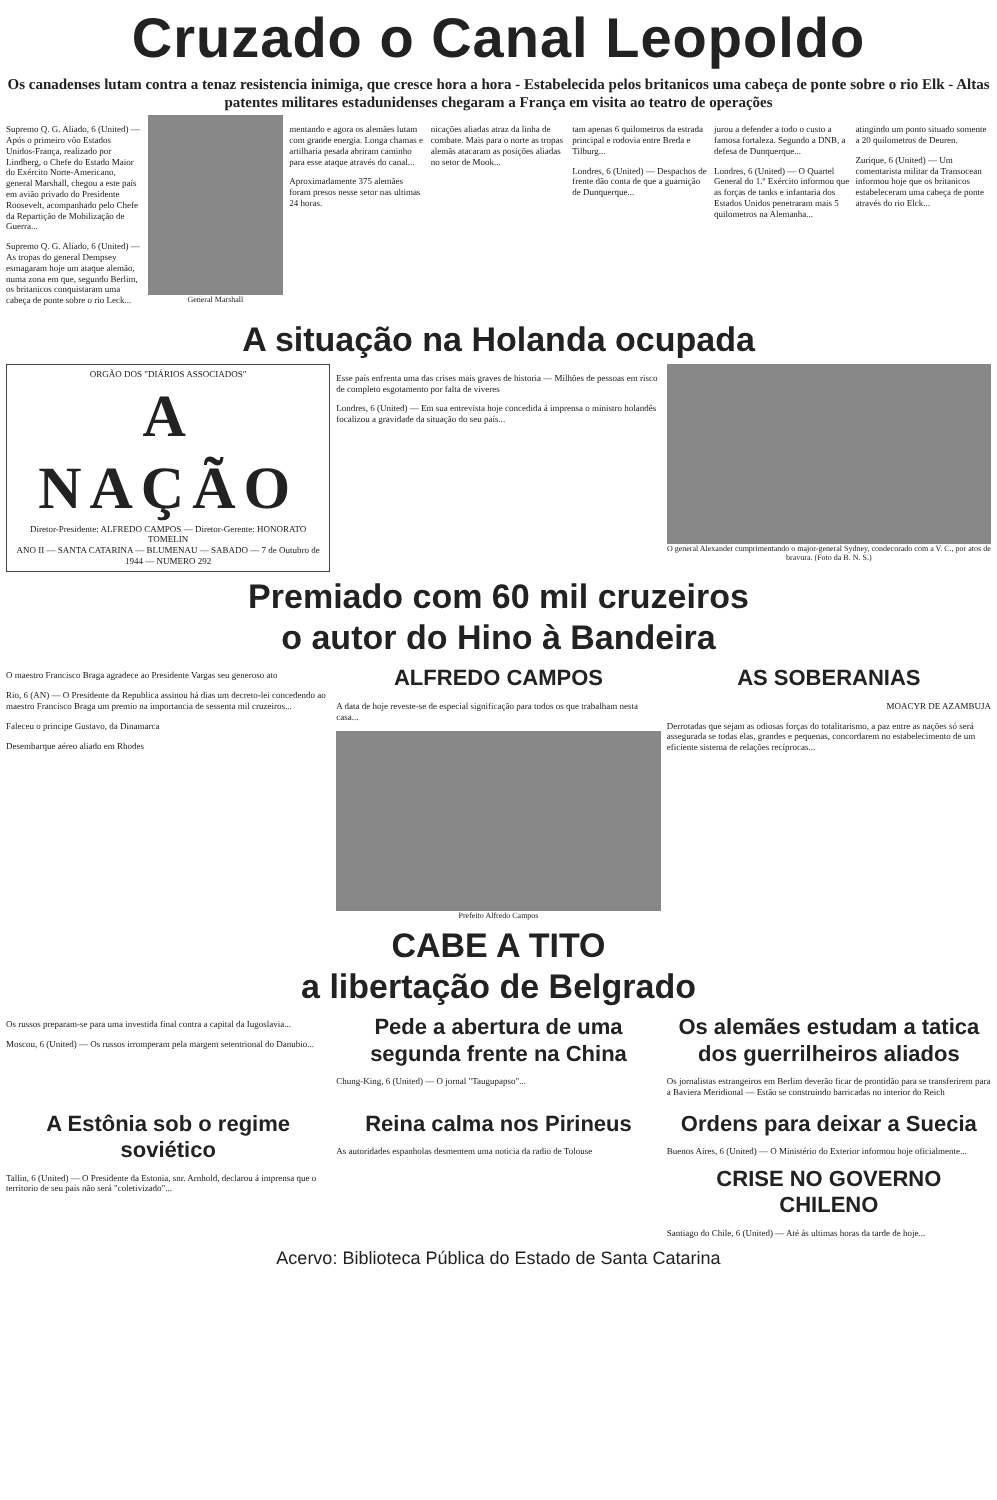Cruzado o Canal Leopoldo
Os canadenses lutam contra a tenaz resistencia inimiga, que cresce hora a hora - Estabelecida pelos britanicos uma cabeça de ponte sobre o rio Elk - Altas patentes militares estadunidenses chegaram a França em visita ao teatro de operações
Supremo Q. G. Aliado, 6 (United) — Após o primeiro vôo Estados Unidos-França, realizado por Lindberg, o Chefe do Estado Maior do Exército Norte-Americano, general Marshall, chegou a este país em avião privado do Presidente Roosevelt, acompanhado pelo Chefe da Repartição de Mobilização de Guerra...
Supremo Q. G. Aliado, 6 (United) — As tropas do general Dempsey esmagaram hoje um ataque alemão, numa zona em que, segundo Berlim, os britanicos conquistaram uma cabeça de ponte sobre o rio Leck...
General Marshall
mentando e agora os alemães lutam com grande energia. Longa chamas e artilharia pesada abriram caminho para esse ataque através do canal...
Aproximadamente 375 alemães foram presos nesse setor nas ultimas 24 horas.
nicações aliadas atraz da linha de combate. Mais para o norte as tropas alemãs atacaram as posições aliadas no setor de Mook...
tam apenas 6 quilometros da estrada principal e rodovia entre Breda e Tilburg...
Londres, 6 (United) — Despachos de frente dão conta de que a guarnição de Dunquerque...
jurou a defender a todo o custo a famosa fortaleza. Segundo a DNB, a defesa de Dunquerque...
Londres, 6 (United) — O Quartel General do 1.º Exército informou que as forças de tanks e infantaria dos Estados Unidos penetraram mais 5 quilometros na Alemanha...
atingindo um ponto situado somente a 20 quilometros de Deuren.
Zurique, 6 (United) — Um comentarista militar da Transocean informou hoje que os britanicos estabeleceram uma cabeça de ponte através do rio Elck...
A situação na Holanda ocupada
ORGÃO DOS "DIÁRIOS ASSOCIADOS"
A NAÇÃO
Diretor-Presidente: ALFREDO CAMPOS — Diretor-Gerente: HONORATO TOMELIN
ANO II — SANTA CATARINA — BLUMENAU — SABADO — 7 de Outubro de 1944 — NUMERO 292
Esse país enfrenta uma das crises mais graves de historia — Milhões de pessoas em risco de completo esgotamento por falta de viveres
Londres, 6 (United) — Em sua entrevista hoje concedida á imprensa o ministro holandês focalizou a gravidade da situação do seu país...
O general Alexander cumprimentando o major-general Sydney, condecorado com a V. C., por atos de bravura. (Foto da B. N. S.)
Premiado com 60 mil cruzeiros
o autor do Hino à Bandeira
O maestro Francisco Braga agradece ao Presidente Vargas seu generoso ato
Rio, 6 (AN) — O Presidente da Republica assinou há dias um decreto-lei concedendo ao maestro Francisco Braga um premio na importancia de sessenta mil cruzeiros...
Faleceu o principe Gustavo, da Dinamarca
Desembarque aéreo aliado em Rhodes
ALFREDO CAMPOS
A data de hoje reveste-se de especial significação para todos os que trabalham nesta casa...
Prefeito Alfredo Campos
AS SOBERANIAS
MOACYR DE AZAMBUJA
Derrotadas que sejam as odiosas forças do totalitarismo, a paz entre as nações só será assegurada se todas elas, grandes e pequenas, concordarem no estabelecimento de um eficiente sistema de relações recíprocas...
CABE A TITO
a libertação de Belgrado
Os russos preparam-se para uma investida final contra a capital da Iugoslavia...
Moscou, 6 (United) — Os russos irromperam pela margem setentrional do Danubio...
Pede a abertura de uma segunda frente na China
Chung-King, 6 (United) — O jornal "Taugupapso"...
Os alemães estudam a tatica dos guerrilheiros aliados
Os jornalistas estrangeiros em Berlim deverão ficar de prontidão para se transferirem para a Baviera Meridional — Estão se construindo barricadas no interior do Reich
A Estônia sob o regime soviético
Tallin, 6 (United) — O Presidente da Estonia, snr. Arnhold, declarou á imprensa que o territorio de seu país não será "coletivizado"...
Reina calma nos Pirineus
As autoridades espanholas desmentem uma noticia da radio de Tolouse
Ordens para deixar a Suecia
Buenos Aires, 6 (United) — O Ministério do Exterior informou hoje oficialmente...
CRISE NO GOVERNO CHILENO
Santiago do Chile, 6 (United) — Até ás ultimas horas da tarde de hoje...
Acervo: Biblioteca Pública do Estado de Santa Catarina